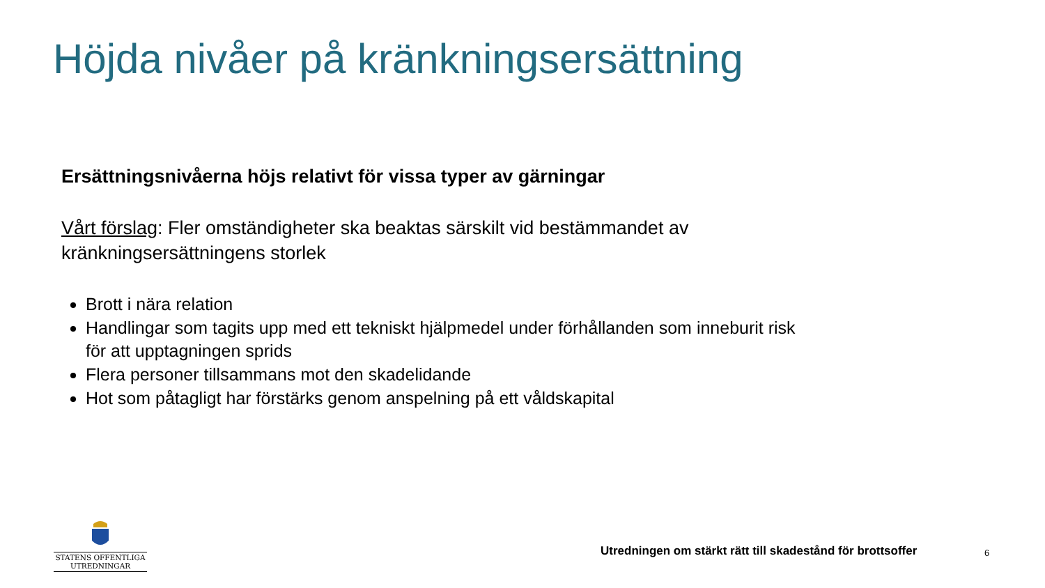Höjda nivåer på kränkningsersättning
Ersättningsnivåerna höjs relativt för vissa typer av gärningar
Vårt förslag: Fler omständigheter ska beaktas särskilt vid bestämmandet av kränkningsersättningens storlek
Brott i nära relation
Handlingar som tagits upp med ett tekniskt hjälpmedel under förhållanden som inneburit risk för att upptagningen sprids
Flera personer tillsammans mot den skadelidande
Hot som påtagligt har förstärks genom anspelning på ett våldskapital
STATENS OFFENTLIGA
UTREDNINGAR
Utredningen om stärkt rätt till skadestånd för brottsoffer
6